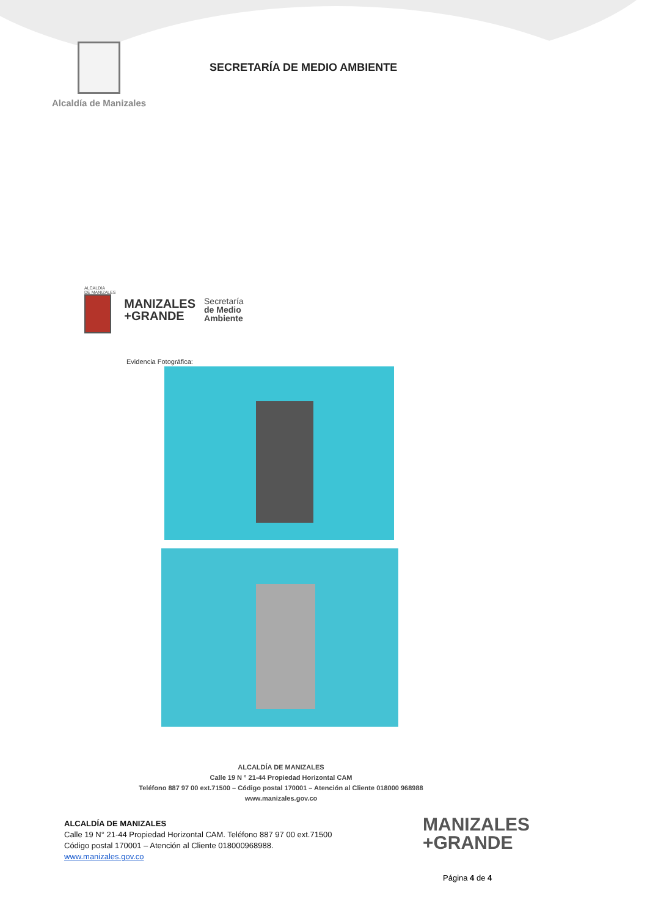Alcaldía de Manizales
SECRETARÍA DE MEDIO AMBIENTE
ALCALDÍA
DE MANIZALES
MANIZALES
+GRANDE
Secretaría
de Medio
Ambiente
Evidencia Fotográfica:
ALCALDÍA DE MANIZALES
Calle 19 N ° 21-44 Propiedad Horizontal CAM
Teléfono 887 97 00 ext.71500 – Código postal 170001 – Atención al Cliente 018000 968988
www.manizales.gov.co
ALCALDÍA DE MANIZALES
Calle 19 N° 21-44 Propiedad Horizontal CAM. Teléfono 887 97 00 ext.71500
Código postal 170001 – Atención al Cliente 018000968988.
www.manizales.gov.co
MANIZALES
+GRANDE
Página 4 de 4